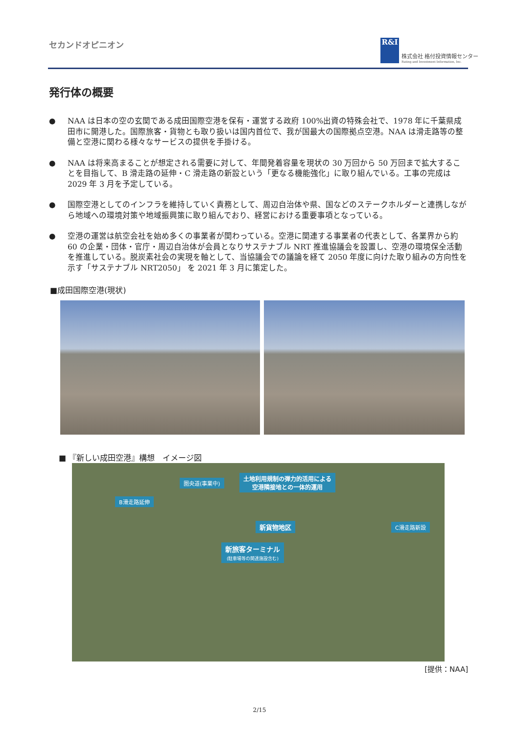セカンドオピニオン
R&I
株式会社 格付投資情報センター
Rating and Investment Information, Inc.
発行体の概要
● NAA は日本の空の玄関である成田国際空港を保有・運営する政府 100%出資の特殊会社で、1978 年に千葉県成田市に開港した。国際旅客・貨物とも取り扱いは国内首位で、我が国最大の国際拠点空港。NAA は滑走路等の整備と空港に関わる様々なサービスの提供を手掛ける。
● NAA は将来高まることが想定される需要に対して、年間発着容量を現状の 30 万回から 50 万回まで拡大することを目指して、B 滑走路の延伸・C 滑走路の新設という「更なる機能強化」に取り組んでいる。工事の完成は 2029 年 3 月を予定している。
● 国際空港としてのインフラを維持していく責務として、周辺自治体や県、国などのステークホルダーと連携しながら地域への環境対策や地域振興策に取り組んでおり、経営における重要事項となっている。
● 空港の運営は航空会社を始め多くの事業者が関わっている。空港に関連する事業者の代表として、各業界から約 60 の企業・団体・官庁・周辺自治体が会員となりサステナブル NRT 推進協議会を設置し、空港の環境保全活動を推進している。脱炭素社会の実現を軸として、当協議会での議論を経て 2050 年度に向けた取り組みの方向性を示す「サステナブル NRT2050」 を 2021 年 3 月に策定した。
■成田国際空港(現状)
■ 『新しい成田空港』構想　イメージ図
圏央道(事業中)
土地利用規制の弾力的活用による
空港隣接地との一体的運用
B滑走路延伸
新貨物地区 C滑走路新設
新旅客ターミナル
(駐車場等の関連施設含む)
[提供：NAA]
2/15